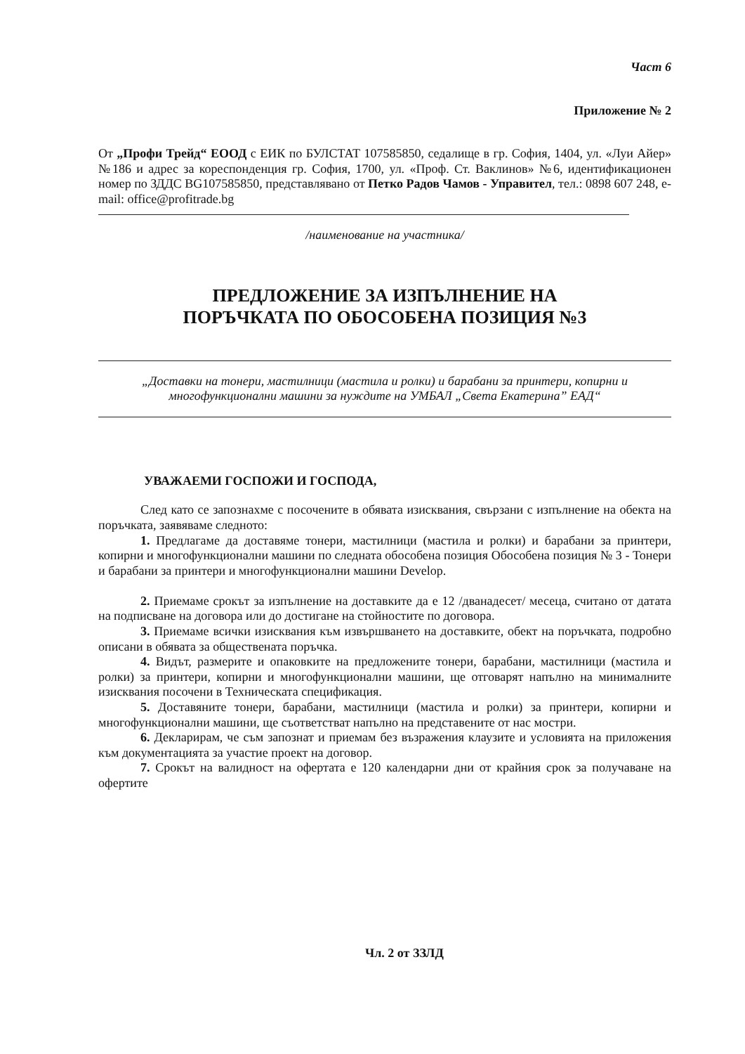Част 6
Приложение № 2
От „Профи Трейд“ ЕООД с ЕИК по БУЛСТАТ 107585850, седалище в гр. София, 1404, ул. «Луи Айер» №186 и адрес за кореспонденция гр. София, 1700, ул. «Проф. Ст. Ваклинов» №6, идентификационен номер по ЗДДС BG107585850, представлявано от Петко Радов Чамов - Управител, тел.: 0898 607 248, e-mail: office@profitrade.bg
/наименование на участника/
ПРЕДЛОЖЕНИЕ ЗА ИЗПЪЛНЕНИЕ НА
ПОРЪЧКАТА ПО ОБОСОБЕНА ПОЗИЦИЯ №3
„Доставки на тонери, мастилници (мастила и ролки) и барабани за принтери, копирни и многофункционални машини за нуждите на УМБАЛ „Света Екатерина” ЕАД“
УВАЖАЕМИ ГОСПОЖИ И ГОСПОДА,
След като се запознахме с посочените в обявата изисквания, свързани с изпълнение на обекта на поръчката, заявяваме следното:
1. Предлагаме да доставяме тонери, мастилници (мастила и ролки) и барабани за принтери, копирни и многофункционални машини по следната обособена позиция Обособена позиция № 3 - Тонери и барабани за принтери и многофункционални машини Develop.
2. Приемаме срокът за изпълнение на доставките да е 12 /дванадесет/ месеца, считано от датата на подписване на договора или до достигане на стойностите по договора.
3. Приемаме всички изисквания към извършването на доставките, обект на поръчката, подробно описани в обявата за обществената поръчка.
4. Видът, размерите и опаковките на предложените тонери, барабани, мастилници (мастила и ролки) за принтери, копирни и многофункционални машини, ще отговарят напълно на минималните изисквания посочени в Техническата спецификация.
5. Доставяните тонери, барабани, мастилници (мастила и ролки) за принтери, копирни и многофункционални машини, ще съответстват напълно на представените от нас мостри.
6. Декларирам, че съм запознат и приемам без възражения клаузите и условията на приложения към документацията за участие проект на договор.
7. Срокът на валидност на офертата е 120 календарни дни от крайния срок за получаване на офертите
Чл. 2 от ЗЗЛД